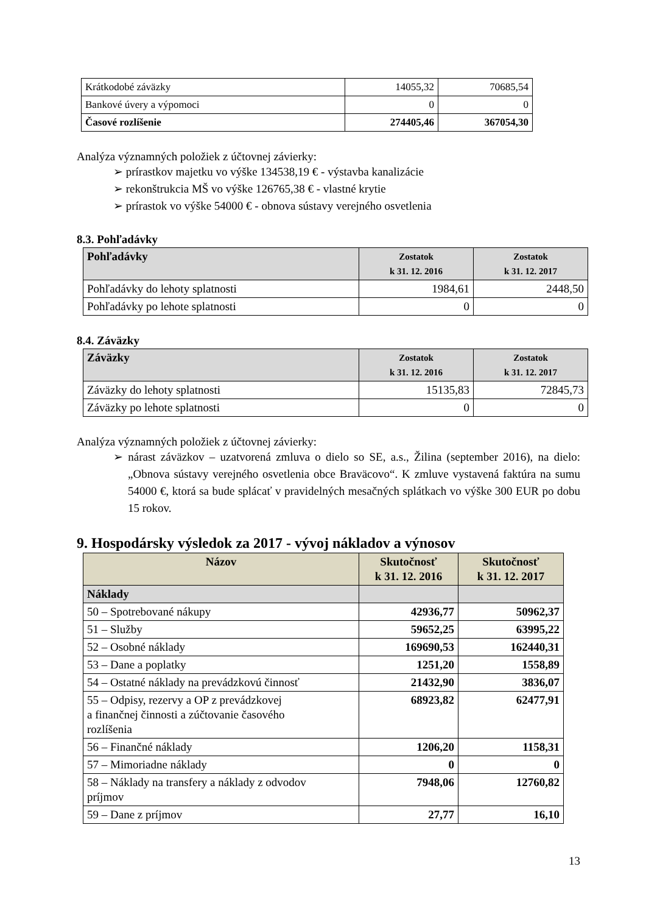| Krátkodobé záväzky | 14055,32 | 70685,54 |
| Bankové úvery a výpomoci | 0 | 0 |
| Časové rozlíšenie | 274405,46 | 367054,30 |
Analýza významných položiek z účtovnej závierky:
➢ prírastkov majetku vo výške 134538,19 € - výstavba kanalizácie
➢ rekonštrukcia MŠ vo výške 126765,38 € - vlastné krytie
➢ prírastok vo výške 54000 € - obnova sústavy verejného osvetlenia
8.3. Pohľadávky
| Pohľadávky | Zostatok k 31. 12. 2016 | Zostatok k 31. 12. 2017 |
| --- | --- | --- |
| Pohľadávky do lehoty splatnosti | 1984,61 | 2448,50 |
| Pohľadávky po lehote splatnosti | 0 | 0 |
8.4. Záväzky
| Záväzky | Zostatok k 31. 12. 2016 | Zostatok k 31. 12. 2017 |
| --- | --- | --- |
| Záväzky do lehoty splatnosti | 15135,83 | 72845,73 |
| Záväzky po lehote splatnosti | 0 | 0 |
Analýza významných položiek z účtovnej závierky:
➢ nárast záväzkov – uzatvorená zmluva o dielo so SE, a.s., Žilina (september 2016), na dielo: „Obnova sústavy verejného osvetlenia obce Braväcovo“. K zmluve vystavená faktúra na sumu 54000 €, ktorá sa bude splácať v pravidelných mesačných splátkach vo výške 300 EUR po dobu 15 rokov.
9. Hospodársky výsledok za 2017 - vývoj nákladov a výnosov
| Názov | Skutočnosť k 31. 12. 2016 | Skutočnosť k 31. 12. 2017 |
| --- | --- | --- |
| Náklady | | |
| 50 – Spotrebované nákupy | 42936,77 | 50962,37 |
| 51 – Služby | 59652,25 | 63995,22 |
| 52 – Osobné náklady | 169690,53 | 162440,31 |
| 53 – Dane a poplatky | 1251,20 | 1558,89 |
| 54 – Ostatné náklady na prevádzkovú činnosť | 21432,90 | 3836,07 |
| 55 – Odpisy, rezervy a OP z prevádzkovej a finančnej činnosti a zúčtovanie časového rozlíšenia | 68923,82 | 62477,91 |
| 56 – Finančné náklady | 1206,20 | 1158,31 |
| 57 – Mimoriadne náklady | 0 | 0 |
| 58 – Náklady na transfery a náklady z odvodov príjmov | 7948,06 | 12760,82 |
| 59 – Dane z príjmov | 27,77 | 16,10 |
13